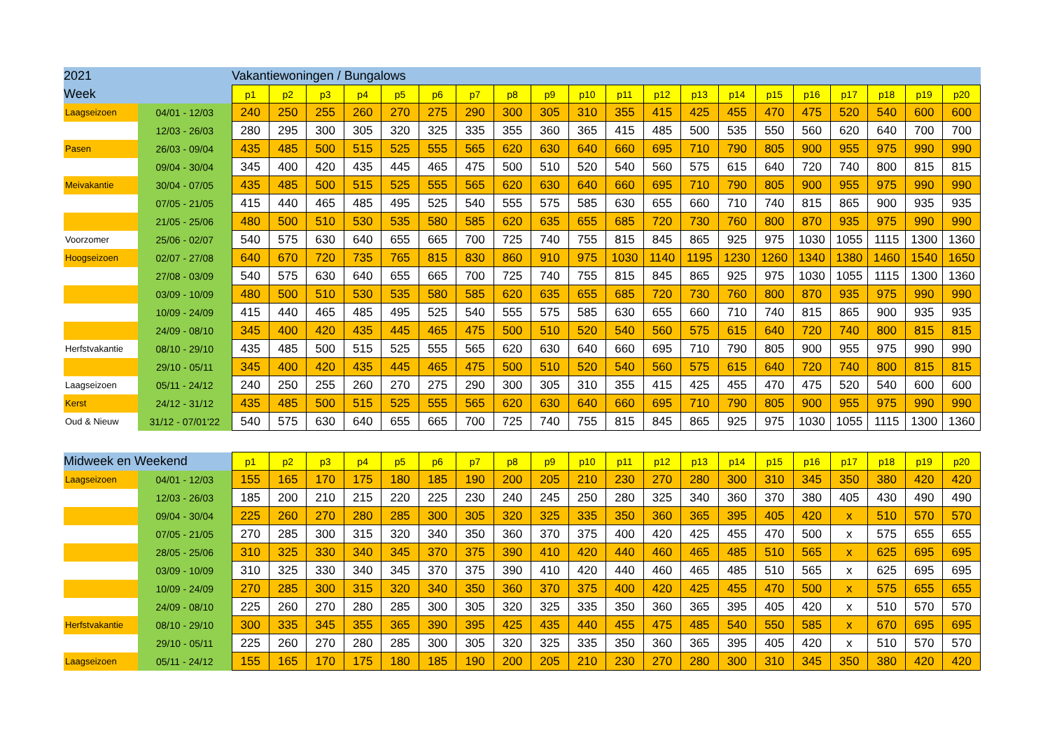| 2021 | | Vakantiewoningen / Bungalows | | | | | | | | | | | | | | | | | | | |
| Week | | p1 | p2 | p3 | p4 | p5 | p6 | p7 | p8 | p9 | p10 | p11 | p12 | p13 | p14 | p15 | p16 | p17 | p18 | p19 | p20 |
| Laagseizoen | 04/01 - 12/03 | 240 | 250 | 255 | 260 | 270 | 275 | 290 | 300 | 305 | 310 | 355 | 415 | 425 | 455 | 470 | 475 | 520 | 540 | 600 | 600 |
| | 12/03 - 26/03 | 280 | 295 | 300 | 305 | 320 | 325 | 335 | 355 | 360 | 365 | 415 | 485 | 500 | 535 | 550 | 560 | 620 | 640 | 700 | 700 |
| Pasen | 26/03 - 09/04 | 435 | 485 | 500 | 515 | 525 | 555 | 565 | 620 | 630 | 640 | 660 | 695 | 710 | 790 | 805 | 900 | 955 | 975 | 990 | 990 |
| | 09/04 - 30/04 | 345 | 400 | 420 | 435 | 445 | 465 | 475 | 500 | 510 | 520 | 540 | 560 | 575 | 615 | 640 | 720 | 740 | 800 | 815 | 815 |
| Meivakantie | 30/04 - 07/05 | 435 | 485 | 500 | 515 | 525 | 555 | 565 | 620 | 630 | 640 | 660 | 695 | 710 | 790 | 805 | 900 | 955 | 975 | 990 | 990 |
| | 07/05 - 21/05 | 415 | 440 | 465 | 485 | 495 | 525 | 540 | 555 | 575 | 585 | 630 | 655 | 660 | 710 | 740 | 815 | 865 | 900 | 935 | 935 |
| | 21/05 - 25/06 | 480 | 500 | 510 | 530 | 535 | 580 | 585 | 620 | 635 | 655 | 685 | 720 | 730 | 760 | 800 | 870 | 935 | 975 | 990 | 990 |
| Voorzomer | 25/06 - 02/07 | 540 | 575 | 630 | 640 | 655 | 665 | 700 | 725 | 740 | 755 | 815 | 845 | 865 | 925 | 975 | 1030 | 1055 | 1115 | 1300 | 1360 |
| Hoogseizoen | 02/07 - 27/08 | 640 | 670 | 720 | 735 | 765 | 815 | 830 | 860 | 910 | 975 | 1030 | 1140 | 1195 | 1230 | 1260 | 1340 | 1380 | 1460 | 1540 | 1650 |
| | 27/08 - 03/09 | 540 | 575 | 630 | 640 | 655 | 665 | 700 | 725 | 740 | 755 | 815 | 845 | 865 | 925 | 975 | 1030 | 1055 | 1115 | 1300 | 1360 |
| | 03/09 - 10/09 | 480 | 500 | 510 | 530 | 535 | 580 | 585 | 620 | 635 | 655 | 685 | 720 | 730 | 760 | 800 | 870 | 935 | 975 | 990 | 990 |
| | 10/09 - 24/09 | 415 | 440 | 465 | 485 | 495 | 525 | 540 | 555 | 575 | 585 | 630 | 655 | 660 | 710 | 740 | 815 | 865 | 900 | 935 | 935 |
| | 24/09 - 08/10 | 345 | 400 | 420 | 435 | 445 | 465 | 475 | 500 | 510 | 520 | 540 | 560 | 575 | 615 | 640 | 720 | 740 | 800 | 815 | 815 |
| Herfstvakantie | 08/10 - 29/10 | 435 | 485 | 500 | 515 | 525 | 555 | 565 | 620 | 630 | 640 | 660 | 695 | 710 | 790 | 805 | 900 | 955 | 975 | 990 | 990 |
| | 29/10 - 05/11 | 345 | 400 | 420 | 435 | 445 | 465 | 475 | 500 | 510 | 520 | 540 | 560 | 575 | 615 | 640 | 720 | 740 | 800 | 815 | 815 |
| Laagseizoen | 05/11 - 24/12 | 240 | 250 | 255 | 260 | 270 | 275 | 290 | 300 | 305 | 310 | 355 | 415 | 425 | 455 | 470 | 475 | 520 | 540 | 600 | 600 |
| Kerst | 24/12 - 31/12 | 435 | 485 | 500 | 515 | 525 | 555 | 565 | 620 | 630 | 640 | 660 | 695 | 710 | 790 | 805 | 900 | 955 | 975 | 990 | 990 |
| Oud & Nieuw | 31/12 - 07/01'22 | 540 | 575 | 630 | 640 | 655 | 665 | 700 | 725 | 740 | 755 | 815 | 845 | 865 | 925 | 975 | 1030 | 1055 | 1115 | 1300 | 1360 |
| Midweek en Weekend | | p1 | p2 | p3 | p4 | p5 | p6 | p7 | p8 | p9 | p10 | p11 | p12 | p13 | p14 | p15 | p16 | p17 | p18 | p19 | p20 |
| Laagseizoen | 04/01 - 12/03 | 155 | 165 | 170 | 175 | 180 | 185 | 190 | 200 | 205 | 210 | 230 | 270 | 280 | 300 | 310 | 345 | 350 | 380 | 420 | 420 |
| | 12/03 - 26/03 | 185 | 200 | 210 | 215 | 220 | 225 | 230 | 240 | 245 | 250 | 280 | 325 | 340 | 360 | 370 | 380 | 405 | 430 | 490 | 490 |
| | 09/04 - 30/04 | 225 | 260 | 270 | 280 | 285 | 300 | 305 | 320 | 325 | 335 | 350 | 360 | 365 | 395 | 405 | 420 | x | 510 | 570 | 570 |
| | 07/05 - 21/05 | 270 | 285 | 300 | 315 | 320 | 340 | 350 | 360 | 370 | 375 | 400 | 420 | 425 | 455 | 470 | 500 | x | 575 | 655 | 655 |
| | 28/05 - 25/06 | 310 | 325 | 330 | 340 | 345 | 370 | 375 | 390 | 410 | 420 | 440 | 460 | 465 | 485 | 510 | 565 | x | 625 | 695 | 695 |
| | 03/09 - 10/09 | 310 | 325 | 330 | 340 | 345 | 370 | 375 | 390 | 410 | 420 | 440 | 460 | 465 | 485 | 510 | 565 | x | 625 | 695 | 695 |
| | 10/09 - 24/09 | 270 | 285 | 300 | 315 | 320 | 340 | 350 | 360 | 370 | 375 | 400 | 420 | 425 | 455 | 470 | 500 | x | 575 | 655 | 655 |
| | 24/09 - 08/10 | 225 | 260 | 270 | 280 | 285 | 300 | 305 | 320 | 325 | 335 | 350 | 360 | 365 | 395 | 405 | 420 | x | 510 | 570 | 570 |
| Herfstvakantie | 08/10 - 29/10 | 300 | 335 | 345 | 355 | 365 | 390 | 395 | 425 | 435 | 440 | 455 | 475 | 485 | 540 | 550 | 585 | x | 670 | 695 | 695 |
| | 29/10 - 05/11 | 225 | 260 | 270 | 280 | 285 | 300 | 305 | 320 | 325 | 335 | 350 | 360 | 365 | 395 | 405 | 420 | x | 510 | 570 | 570 |
| Laagseizoen | 05/11 - 24/12 | 155 | 165 | 170 | 175 | 180 | 185 | 190 | 200 | 205 | 210 | 230 | 270 | 280 | 300 | 310 | 345 | 350 | 380 | 420 | 420 |